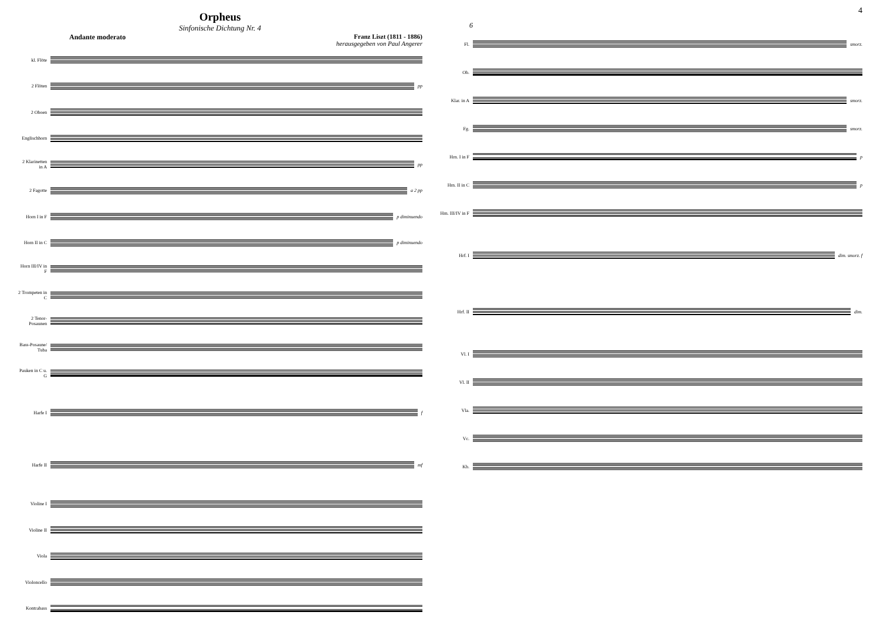Orpheus
Sinfonische Dichtung Nr. 4
Andante moderato Franz Liszt (1811 - 1886)
herausgegeben von Paul Angerer
kl. Flöte
2 Flöten pp
2 Oboen
Englischhorn
2 Klarinetten in A
pp
2 Fagotte a 2 pp
Horn I in F
p diminuendo
Horn II in C
p diminuendo
Horn III/IV in F
2 Trompeten in C
2 Tenor-Posaunen
Bass-Posaune/ Tuba
Pauken in C u. G
Harfe I f
Harfe II mf
Violine I
Violine II
Viola
Violoncello
Kontrabass
4
6
Fl. smorz.
Ob.
Klar. in A smorz.
Fg. smorz.
Hrn. I in F
p
Hrn. II in C
p
Hrn. III/IV in F
Hrf. I dim. smorz. f
Hrf. II dim.
Vl. I
Vl. II
Vla.
Vc.
Kb.